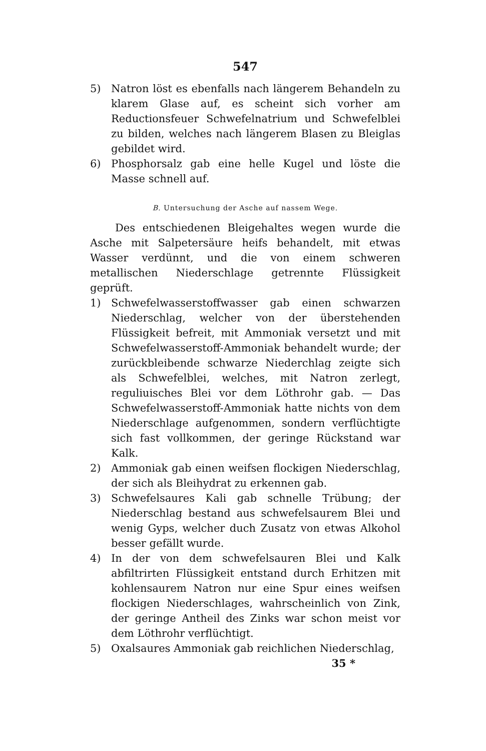547
5) Natron löst es ebenfalls nach längerem Behandeln zu klarem Glase auf, es scheint sich vorher am Reductionsfeuer Schwefelnatrium und Schwefelblei zu bilden, welches nach längerem Blasen zu Bleiglas gebildet wird.
6) Phosphorsalz gab eine helle Kugel und löste die Masse schnell auf.
B. Untersuchung der Asche auf nassem Wege.
Des entschiedenen Bleigehaltes wegen wurde die Asche mit Salpetersäure heifs behandelt, mit etwas Wasser verdünnt, und die von einem schweren metallischen Niederschlage getrennte Flüssigkeit geprüft.
1) Schwefelwasserstoffwasser gab einen schwarzen Niederschlag, welcher von der überstehenden Flüssigkeit befreit, mit Ammoniak versetzt und mit Schwefelwasserstoff-Ammoniak behandelt wurde; der zurückbleibende schwarze Niederchlag zeigte sich als Schwefelblei, welches, mit Natron zerlegt, reguliuisches Blei vor dem Löthrohr gab. — Das Schwefelwasserstoff-Ammoniak hatte nichts von dem Niederschlage aufgenommen, sondern verflüchtigte sich fast vollkommen, der geringe Rückstand war Kalk.
2) Ammoniak gab einen weifsen flockigen Niederschlag, der sich als Bleihydrat zu erkennen gab.
3) Schwefelsaures Kali gab schnelle Trübung; der Niederschlag bestand aus schwefelsaurem Blei und wenig Gyps, welcher duch Zusatz von etwas Alkohol besser gefällt wurde.
4) In der von dem schwefelsauren Blei und Kalk abfiltrirten Flüssigkeit entstand durch Erhitzen mit kohlensaurem Natron nur eine Spur eines weifsen flockigen Niederschlages, wahrscheinlich von Zink, der geringe Antheil des Zinks war schon meist vor dem Löthrohr verflüchtigt.
5) Oxalsaures Ammoniak gab reichlichen Niederschlag,
35 *